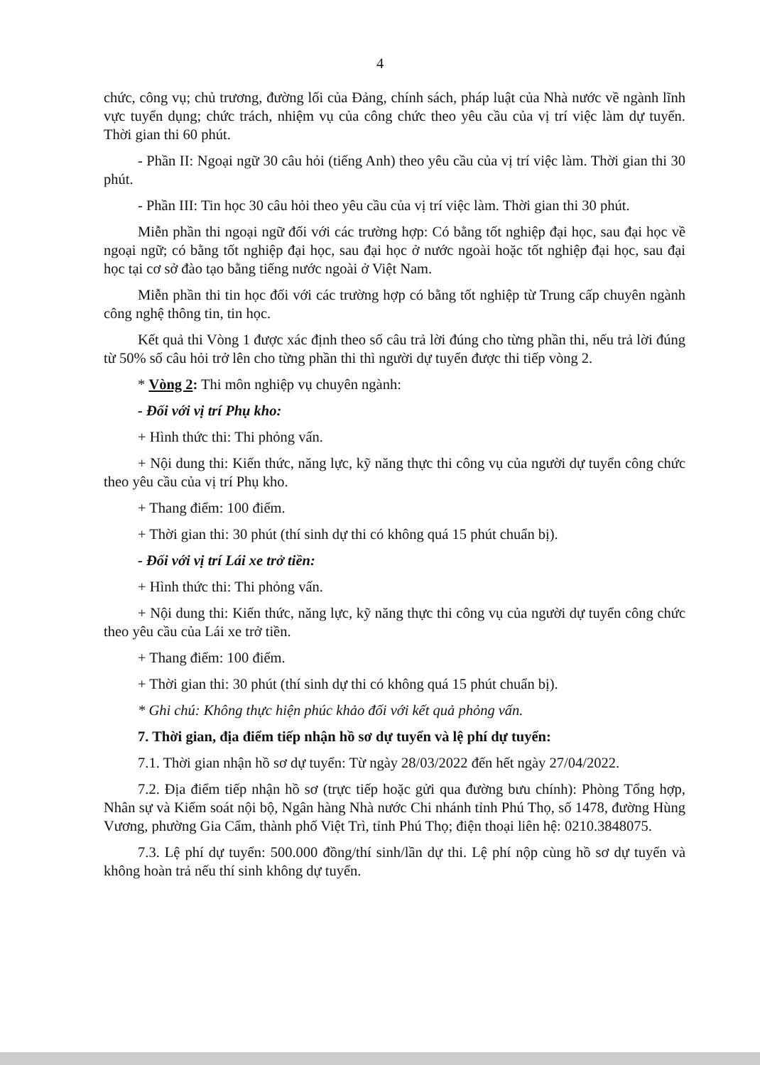4
chức, công vụ; chủ trương, đường lối của Đảng, chính sách, pháp luật của Nhà nước về ngành lĩnh vực tuyển dụng; chức trách, nhiệm vụ của công chức theo yêu cầu của vị trí việc làm dự tuyển. Thời gian thi 60 phút.
- Phần II: Ngoại ngữ 30 câu hỏi (tiếng Anh) theo yêu cầu của vị trí việc làm. Thời gian thi 30 phút.
- Phần III: Tin học 30 câu hỏi theo yêu cầu của vị trí việc làm. Thời gian thi 30 phút.
Miễn phần thi ngoại ngữ đối với các trường hợp: Có bằng tốt nghiệp đại học, sau đại học về ngoại ngữ; có bằng tốt nghiệp đại học, sau đại học ở nước ngoài hoặc tốt nghiệp đại học, sau đại học tại cơ sở đào tạo bằng tiếng nước ngoài ở Việt Nam.
Miễn phần thi tin học đối với các trường hợp có bằng tốt nghiệp từ Trung cấp chuyên ngành công nghệ thông tin, tin học.
Kết quả thi Vòng 1 được xác định theo số câu trả lời đúng cho từng phần thi, nếu trả lời đúng từ 50% số câu hỏi trở lên cho từng phần thi thì người dự tuyển được thi tiếp vòng 2.
* Vòng 2: Thi môn nghiệp vụ chuyên ngành:
- Đối với vị trí Phụ kho:
+ Hình thức thi: Thi phỏng vấn.
+ Nội dung thi: Kiến thức, năng lực, kỹ năng thực thi công vụ của người dự tuyển công chức theo yêu cầu của vị trí Phụ kho.
+ Thang điểm: 100 điểm.
+ Thời gian thi: 30 phút (thí sinh dự thi có không quá 15 phút chuẩn bị).
- Đối với vị trí Lái xe trở tiền:
+ Hình thức thi: Thi phỏng vấn.
+ Nội dung thi: Kiến thức, năng lực, kỹ năng thực thi công vụ của người dự tuyển công chức theo yêu cầu của Lái xe trở tiền.
+ Thang điểm: 100 điểm.
+ Thời gian thi: 30 phút (thí sinh dự thi có không quá 15 phút chuẩn bị).
* Ghi chú: Không thực hiện phúc khảo đối với kết quả phỏng vấn.
7. Thời gian, địa điểm tiếp nhận hồ sơ dự tuyển và lệ phí dự tuyển:
7.1. Thời gian nhận hồ sơ dự tuyển: Từ ngày 28/03/2022 đến hết ngày 27/04/2022.
7.2. Địa điểm tiếp nhận hồ sơ (trực tiếp hoặc gửi qua đường bưu chính): Phòng Tổng hợp, Nhân sự và Kiểm soát nội bộ, Ngân hàng Nhà nước Chi nhánh tỉnh Phú Thọ, số 1478, đường Hùng Vương, phường Gia Cẩm, thành phố Việt Trì, tỉnh Phú Thọ; điện thoại liên hệ: 0210.3848075.
7.3. Lệ phí dự tuyển: 500.000 đồng/thí sinh/lần dự thi. Lệ phí nộp cùng hồ sơ dự tuyển và không hoàn trả nếu thí sinh không dự tuyển.